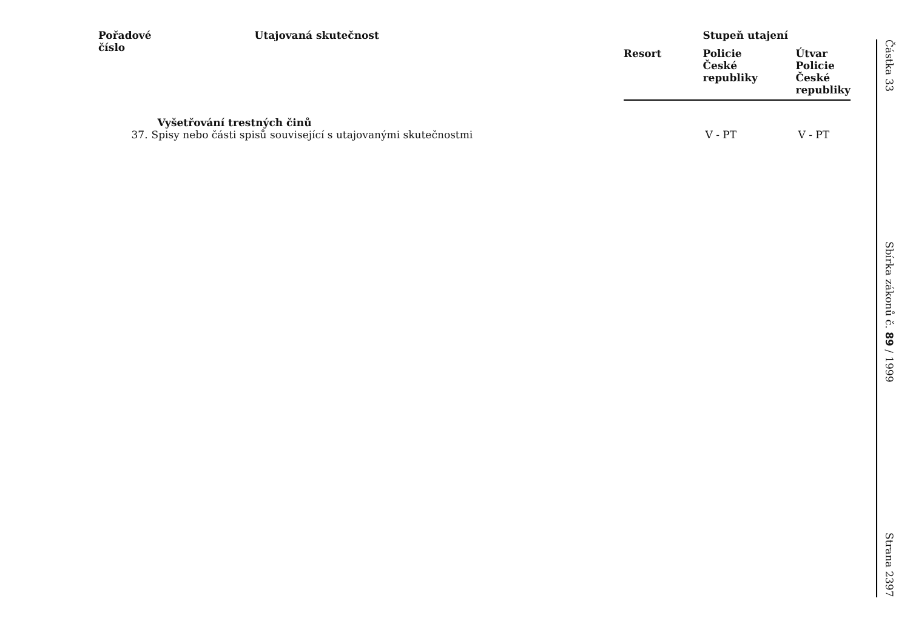| Pořadové číslo | Utajovaná skutečnost | | Stupeň utajení | |
| --- | --- | --- | --- | --- |
| | | Resort | Policie České republiky | Útvar Policie České republiky |
| | Vyšetřování trestných činů | | | |
| 37. | Spisy nebo části spisů související s utajovanými skutečnostmi | | V - PT | V - PT |
Částka 33 Sbírka zákonů č. 89 / 1999 Strana 2397